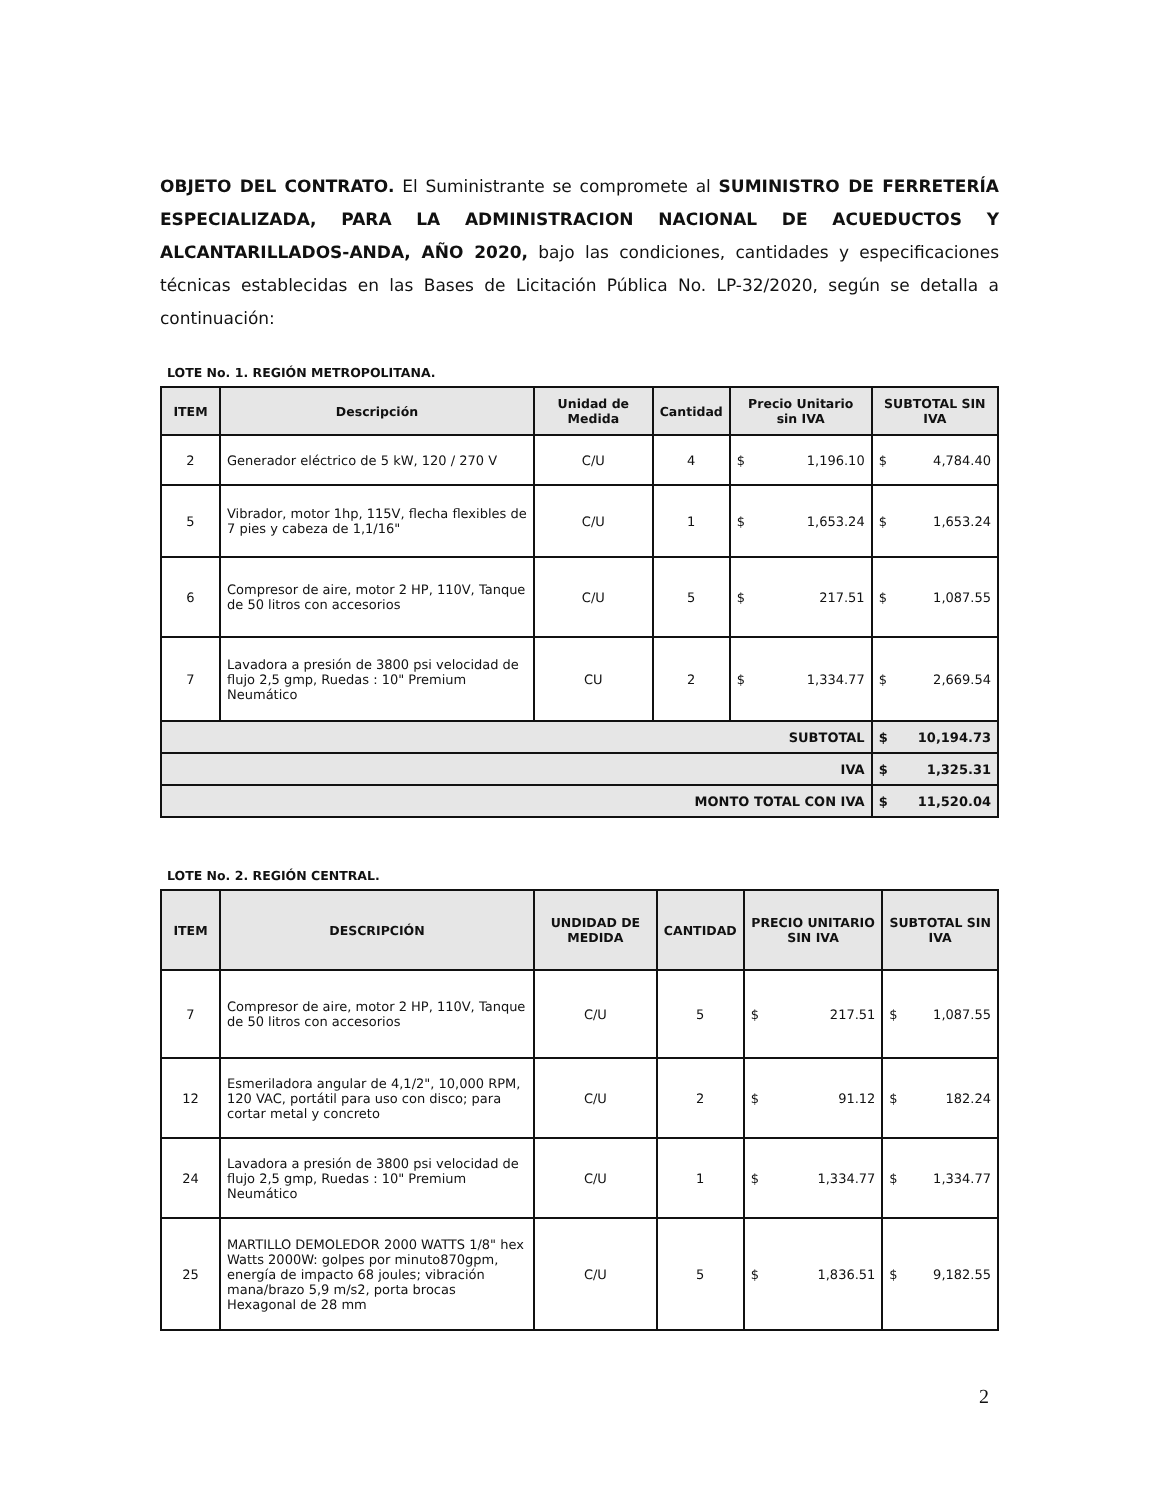OBJETO DEL CONTRATO. El Suministrante se compromete al SUMINISTRO DE FERRETERÍA ESPECIALIZADA, PARA LA ADMINISTRACION NACIONAL DE ACUEDUCTOS Y ALCANTARILLADOS-ANDA, AÑO 2020, bajo las condiciones, cantidades y especificaciones técnicas establecidas en las Bases de Licitación Pública No. LP-32/2020, según se detalla a continuación:
LOTE No. 1. REGIÓN METROPOLITANA.
| ITEM | Descripción | Unidad de Medida | Cantidad | Precio Unitario sin IVA | SUBTOTAL SIN IVA |
| --- | --- | --- | --- | --- | --- |
| 2 | Generador eléctrico de 5 kW, 120 / 270 V | C/U | 4 | $ 1,196.10 | $ 4,784.40 |
| 5 | Vibrador, motor 1hp, 115V, flecha flexibles de 7 pies y cabeza de 1,1/16" | C/U | 1 | $ 1,653.24 | $ 1,653.24 |
| 6 | Compresor de aire, motor 2 HP, 110V, Tanque de 50 litros con accesorios | C/U | 5 | $ 217.51 | $ 1,087.55 |
| 7 | Lavadora a presión de 3800 psi velocidad de flujo 2,5 gmp, Ruedas : 10" Premium Neumático | CU | 2 | $ 1,334.77 | $ 2,669.54 |
| SUBTOTAL | | | | | $ 10,194.73 |
| IVA | | | | | $ 1,325.31 |
| MONTO TOTAL CON IVA | | | | | $ 11,520.04 |
LOTE No. 2. REGIÓN CENTRAL.
| ITEM | DESCRIPCIÓN | UNDIDAD DE MEDIDA | CANTIDAD | PRECIO UNITARIO SIN IVA | SUBTOTAL SIN IVA |
| --- | --- | --- | --- | --- | --- |
| 7 | Compresor de aire, motor 2 HP, 110V, Tanque de 50 litros con accesorios | C/U | 5 | $ 217.51 | $ 1,087.55 |
| 12 | Esmeriladora angular de 4,1/2", 10,000 RPM, 120 VAC, portátil para uso con disco; para cortar metal y concreto | C/U | 2 | $ 91.12 | $ 182.24 |
| 24 | Lavadora a presión de 3800 psi velocidad de flujo 2,5 gmp, Ruedas : 10" Premium Neumático | C/U | 1 | $ 1,334.77 | $ 1,334.77 |
| 25 | MARTILLO DEMOLEDOR 2000 WATTS 1/8" hex Watts 2000W: golpes por minuto870gpm, energía de impacto 68 joules; vibración mana/brazo 5,9 m/s2, porta brocas Hexagonal de 28 mm | C/U | 5 | $ 1,836.51 | $ 9,182.55 |
2